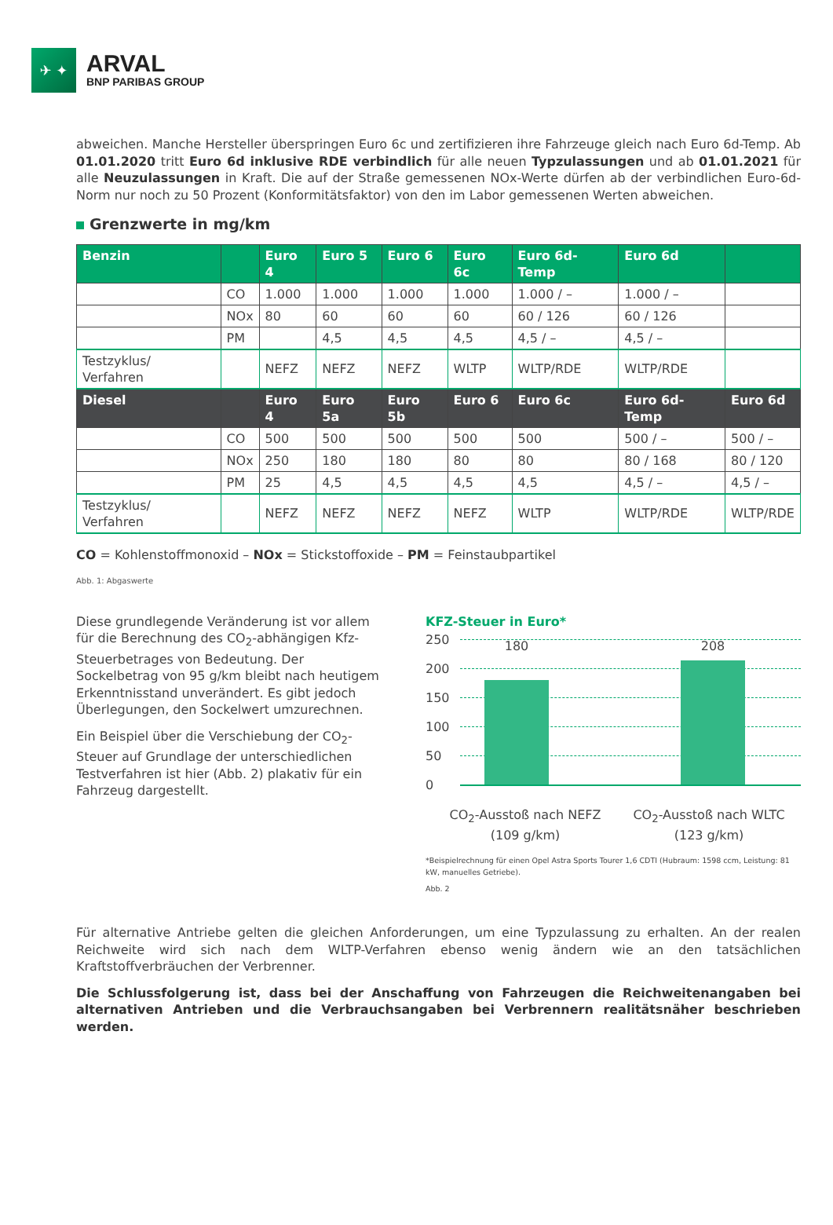✈ ✦
ARVAL
BNP PARIBAS GROUP
abweichen. Manche Hersteller überspringen Euro 6c und zertifizieren ihre Fahrzeuge gleich nach Euro 6d-Temp. Ab 01.01.2020 tritt Euro 6d inklusive RDE verbindlich für alle neuen Typzulassungen und ab 01.01.2021 für alle Neu­zulassungen in Kraft. Die auf der Straße gemessenen NOx-Werte dürfen ab der verbindlichen Euro-6d-Norm nur noch zu 50 Prozent (Konformitätsfaktor) von den im Labor gemessenen Werten abweichen.
Grenzwerte in mg/km
| Benzin | | Euro 4 | Euro 5 | Euro 6 | Euro 6c | Euro 6d-Temp | Euro 6d | |
| --- | --- | --- | --- | --- | --- | --- | --- | --- |
| | CO | 1.000 | 1.000 | 1.000 | 1.000 | 1.000 / – | 1.000 / – | |
| | NOx | 80 | 60 | 60 | 60 | 60 / 126 | 60 / 126 | |
| | PM | | 4,5 | 4,5 | 4,5 | 4,5 / – | 4,5 / – | |
| Testzyklus/ Verfahren | | NEFZ | NEFZ | NEFZ | WLTP | WLTP/RDE | WLTP/RDE | |
| Diesel | | Euro 4 | Euro 5a | Euro 5b | Euro 6 | Euro 6c | Euro 6d-Temp | Euro 6d |
| | CO | 500 | 500 | 500 | 500 | 500 | 500 / – | 500 / – |
| | NOx | 250 | 180 | 180 | 80 | 80 | 80 / 168 | 80 / 120 |
| | PM | 25 | 4,5 | 4,5 | 4,5 | 4,5 | 4,5 / – | 4,5 / – |
| Testzyklus/ Verfahren | | NEFZ | NEFZ | NEFZ | NEFZ | WLTP | WLTP/RDE | WLTP/RDE |
CO = Kohlenstoffmonoxid – NOx = Stickstoffoxide – PM = Feinstaubpartikel
Abb. 1: Abgaswerte
Diese grundlegende Veränderung ist vor allem für die Berechnung des CO<sub>2</sub>-abhängigen Kfz-Steuerbe­trages von Bedeutung. Der Sockelbetrag von 95 g/km bleibt nach heutigem Erkenntnisstand unverändert. Es gibt jedoch Überlegungen, den Sockelwert umzurechnen.
Ein Beispiel über die Verschiebung der CO<sub>2</sub>-Steuer auf Grundlage der unterschiedlichen Testverfahren ist hier (Abb. 2) plakativ für ein Fahrzeug dargestellt.
KFZ-Steuer in Euro*
250
200
150
100
50
0
180 208
CO<sub>2</sub>-Ausstoß nach NEFZ
(109 g/km)
CO<sub>2</sub>-Ausstoß nach WLTC
(123 g/km)
*Beispielrechnung für einen Opel Astra Sports Tourer 1,6 CDTI (Hubraum: 1598 ccm, Leistung: 81 kW, manuelles Getriebe).
Abb. 2
Für alternative Antriebe gelten die gleichen Anforderungen, um eine Typzulassung zu erhalten. An der realen Reichweite wird sich nach dem WLTP-Verfahren ebenso wenig ändern wie an den tatsächlichen Kraftstoffverbräuchen der Verbrenner.
Die Schlussfolgerung ist, dass bei der Anschaffung von Fahrzeugen die Reichweitenangaben bei alternativen Antrieben und die Verbrauchsangaben bei Verbrennern realitätsnäher beschrieben werden.